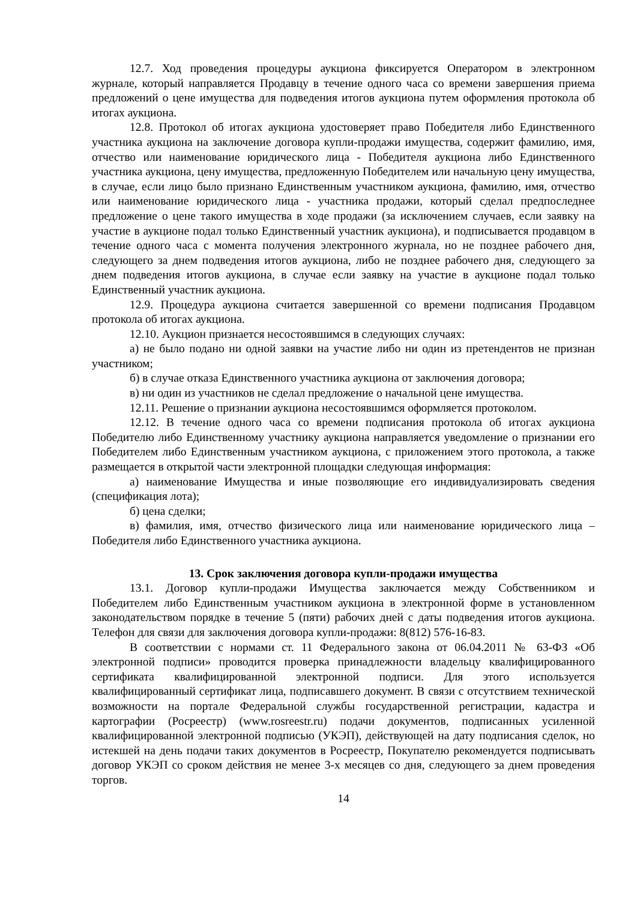12.7. Ход проведения процедуры аукциона фиксируется Оператором в электронном журнале, который направляется Продавцу в течение одного часа со времени завершения приема предложений о цене имущества для подведения итогов аукциона путем оформления протокола об итогах аукциона.
12.8. Протокол об итогах аукциона удостоверяет право Победителя либо Единственного участника аукциона на заключение договора купли-продажи имущества, содержит фамилию, имя, отчество или наименование юридического лица - Победителя аукциона либо Единственного участника аукциона, цену имущества, предложенную Победителем или начальную цену имущества, в случае, если лицо было признано Единственным участником аукциона, фамилию, имя, отчество или наименование юридического лица - участника продажи, который сделал предпоследнее предложение о цене такого имущества в ходе продажи (за исключением случаев, если заявку на участие в аукционе подал только Единственный участник аукциона), и подписывается продавцом в течение одного часа с момента получения электронного журнала, но не позднее рабочего дня, следующего за днем подведения итогов аукциона, либо не позднее рабочего дня, следующего за днем подведения итогов аукциона, в случае если заявку на участие в аукционе подал только Единственный участник аукциона.
12.9. Процедура аукциона считается завершенной со времени подписания Продавцом протокола об итогах аукциона.
12.10. Аукцион признается несостоявшимся в следующих случаях:
а) не было подано ни одной заявки на участие либо ни один из претендентов не признан участником;
б) в случае отказа Единственного участника аукциона от заключения договора;
в) ни один из участников не сделал предложение о начальной цене имущества.
12.11. Решение о признании аукциона несостоявшимся оформляется протоколом.
12.12. В течение одного часа со времени подписания протокола об итогах аукциона Победителю либо Единственному участнику аукциона направляется уведомление о признании его Победителем либо Единственным участником аукциона, с приложением этого протокола, а также размещается в открытой части электронной площадки следующая информация:
а) наименование Имущества и иные позволяющие его индивидуализировать сведения (спецификация лота);
б) цена сделки;
в) фамилия, имя, отчество физического лица или наименование юридического лица – Победителя либо Единственного участника аукциона.
13. Срок заключения договора купли-продажи имущества
13.1. Договор купли-продажи Имущества заключается между Собственником и Победителем либо Единственным участником аукциона в электронной форме в установленном законодательством порядке в течение 5 (пяти) рабочих дней с даты подведения итогов аукциона. Телефон для связи для заключения договора купли-продажи: 8(812) 576-16-83.
В соответствии с нормами ст. 11 Федерального закона от 06.04.2011 № 63-ФЗ «Об электронной подписи» проводится проверка принадлежности владельцу квалифицированного сертификата квалифицированной электронной подписи. Для этого используется квалифицированный сертификат лица, подписавшего документ. В связи с отсутствием технической возможности на портале Федеральной службы государственной регистрации, кадастра и картографии (Росреестр) (www.rosreestr.ru) подачи документов, подписанных усиленной квалифицированной электронной подписью (УКЭП), действующей на дату подписания сделок, но истекшей на день подачи таких документов в Росреестр, Покупателю рекомендуется подписывать договор УКЭП со сроком действия не менее 3-х месяцев со дня, следующего за днем проведения торгов.
14